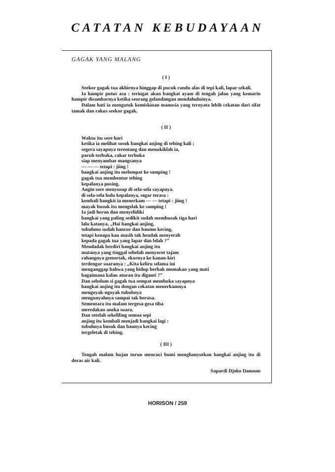CATATAN KEBUDAYAAN
GAGAK YANG MALANG
( I )
Seekor gagak tua akhirnya hinggap di pucuk randu alas di tepi kali, lapar sekali.
Ia hampir putus asa : teringat akan bangkai ayam di tengah jalan yang kemarin hampir disambarnya ketika seorang gelandangan mendahuluinya.
Dalam hati ia mengutuk kemiskinan manusia yang ternyata lebih cekatan dari sifat tamak dan rakus seekor gagak.
( II )
Waktu itu sore hari
ketika ia melihat sosok bangkai anjing di tebing kali ;
segera sayapnya terentang dan menukiklah ia,
paruh terbuka, cakar terbuka
siap menyambar mangsanya
— — — tetapi : jiing !
bangkai anjing itu melompat ke samping !
gagak tua membentur tebing
kepalanya pusing.
Angin sore menyusup di sela-sela sayapnya.
di sela-sela bulu kepalanya, segar terasa :
kembali bangkit ia menerkam — — tetapi : jiing !
mayak busuk itu mengelak ke samping !
Ia jadi heran dan menyelidiki
bangkai yang paling sedikit sudah membusuk tiga hari
lalu katanya, „Hai bangkai anjing,
tubuhmu sudah hancur dan baumu kecing,
tetapi kenapa kau masih tak hendak menyerah
kepada gagak tua yang lapar dan lelah ?”
Mendadak berdiri bangkai anjing itu
matanya yang tinggal sebelah menyorot tajam
rahangnya gemertak, ekornya ke kanan-kiri
terdengar suaranya : „Kita keliru selama ini
menganggap bahwa yang hidup berhak memakan yang mati
bagaimana kalau aturan itu diganti ?”
Dan sebelum si gagak tua sempat membuka sayapnya
bangkai anjing itu dengan cekatan menerkamnya
mengoyak-ngoyak tubuhnya
mengunyahnya sampai tak bersisa.
Sementara itu malam tergesa-gesa tiba
meredakan aneka suara.
Dan setelah sekeliling semua sepi
anjing itu kembali menjadi bangkai lagi :
tubuhnya busuk dan baunya kecing
tergeletak di tebing.
( III )
Tengah malam hujan turun mencuci bumi menghanyutkan bangkai anjing itu di deras air kali.
Sapardi Djoko Damono
HORISON / 259